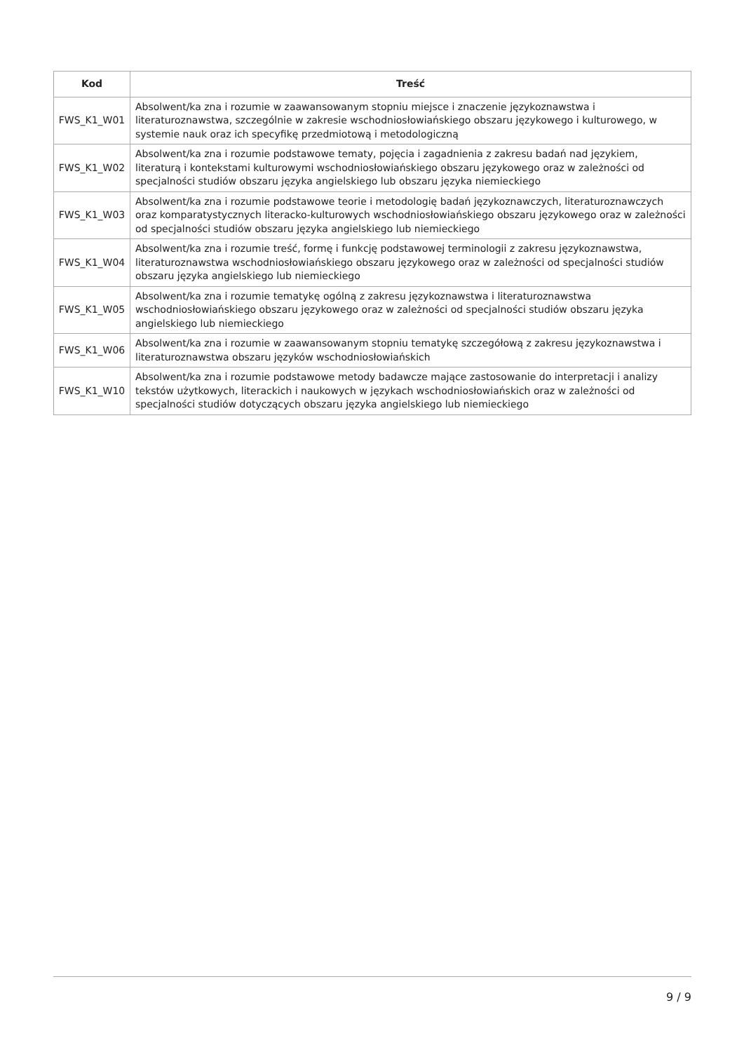| Kod | Treść |
| --- | --- |
| FWS_K1_W01 | Absolwent/ka zna i rozumie w zaawansowanym stopniu miejsce i znaczenie językoznawstwa i literaturoznawstwa, szczególnie w zakresie wschodniosłowiańskiego obszaru językowego i kulturowego, w systemie nauk oraz ich specyfikę przedmiotową i metodologiczną |
| FWS_K1_W02 | Absolwent/ka zna i rozumie podstawowe tematy, pojęcia i zagadnienia z zakresu badań nad językiem, literaturą i kontekstami kulturowymi wschodniosłowiańskiego obszaru językowego oraz w zależności od specjalności studiów obszaru języka angielskiego lub obszaru języka niemieckiego |
| FWS_K1_W03 | Absolwent/ka zna i rozumie podstawowe teorie i metodologię badań językoznawczych, literaturoznawczych oraz komparatystycznych literacko-kulturowych wschodniosłowiańskiego obszaru językowego oraz w zależności od specjalności studiów obszaru języka angielskiego lub niemieckiego |
| FWS_K1_W04 | Absolwent/ka zna i rozumie treść, formę i funkcję podstawowej terminologii z zakresu językoznawstwa, literaturoznawstwa wschodniosłowiańskiego obszaru językowego oraz w zależności od specjalności studiów obszaru języka angielskiego lub niemieckiego |
| FWS_K1_W05 | Absolwent/ka zna i rozumie tematykę ogólną z zakresu językoznawstwa i literaturoznawstwa wschodniosłowiańskiego obszaru językowego oraz w zależności od specjalności studiów obszaru języka angielskiego lub niemieckiego |
| FWS_K1_W06 | Absolwent/ka zna i rozumie w zaawansowanym stopniu tematykę szczegółową z zakresu językoznawstwa i literaturoznawstwa obszaru języków wschodniosłowiańskich |
| FWS_K1_W10 | Absolwent/ka zna i rozumie podstawowe metody badawcze mające zastosowanie do interpretacji i analizy tekstów użytkowych, literackich i naukowych w językach wschodniosłowiańskich oraz w zależności od specjalności studiów dotyczących obszaru języka angielskiego lub niemieckiego |
9 / 9